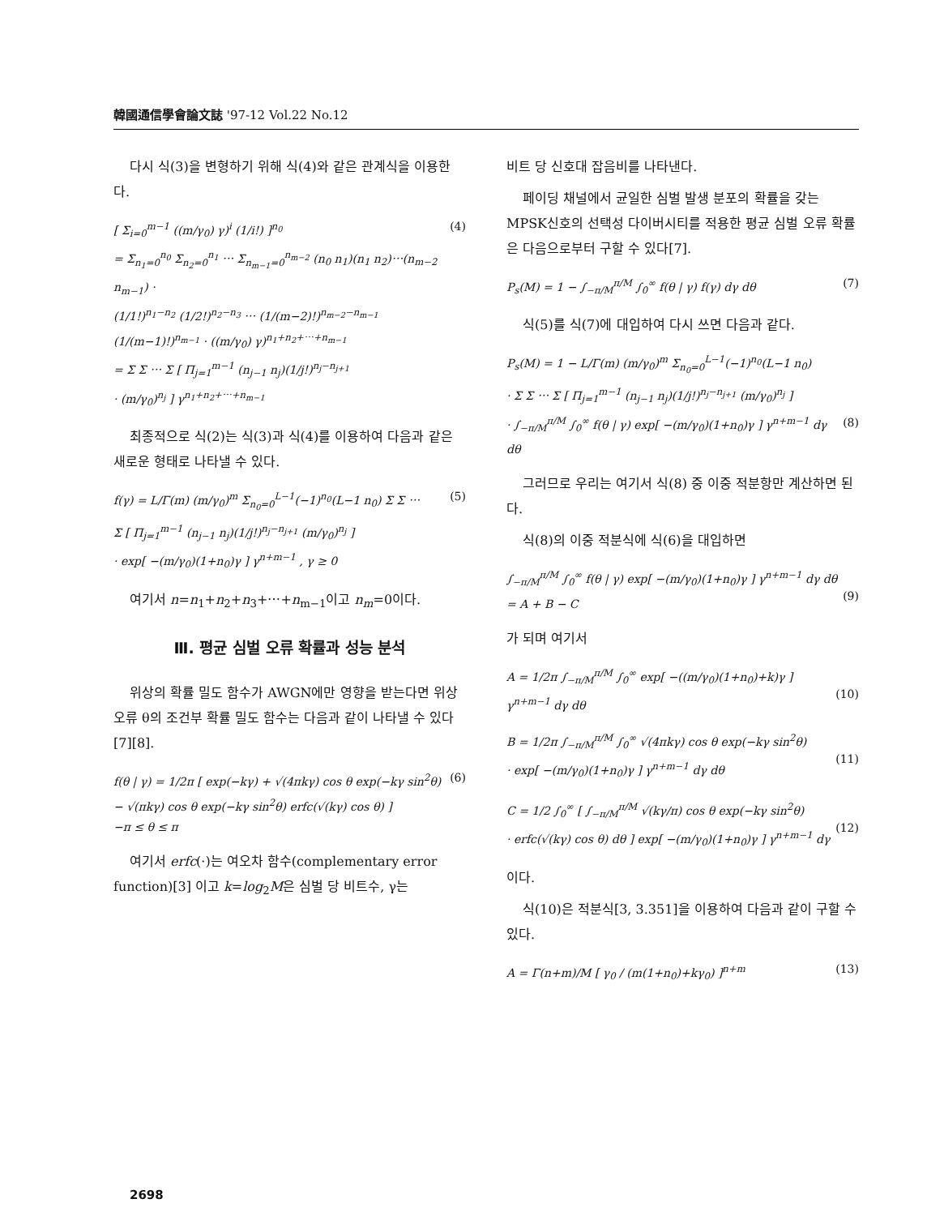韓國通信學會論文誌 '97-12 Vol.22 No.12
다시 식(3)을 변형하기 위해 식(4)와 같은 관계식을 이용한다.
[ Σ<sub>i=0</sub><sup>m−1</sup> ((m/γ<sub>0</sub>) γ)<sup>i</sup> (1/i!) ]<sup>n<sub>0</sub></sup>
= Σ<sub>n<sub>1</sub>=0</sub><sup>n<sub>0</sub></sup> Σ<sub>n<sub>2</sub>=0</sub><sup>n<sub>1</sub></sup> ⋯ Σ<sub>n<sub>m−1</sub>=0</sub><sup>n<sub>m−2</sub></sup> (n<sub>0</sub> n<sub>1</sub>)(n<sub>1</sub> n<sub>2</sub>)⋯(n<sub>m−2</sub> n<sub>m−1</sub>) ·
(1/1!)<sup>n<sub>1</sub>−n<sub>2</sub></sup> (1/2!)<sup>n<sub>2</sub>−n<sub>3</sub></sup> ⋯ (1/(m−2)!)<sup>n<sub>m−2</sub>−n<sub>m−1</sub></sup>
(1/(m−1)!)<sup>n<sub>m−1</sub></sup> · ((m/γ<sub>0</sub>) γ)<sup>n<sub>1</sub>+n<sub>2</sub>+⋯+n<sub>m−1</sub></sup>
= Σ Σ ⋯ Σ [ Π<sub>j=1</sub><sup>m−1</sup> (n<sub>j−1</sub> n<sub>j</sub>)(1/j!)<sup>n<sub>j</sub>−n<sub>j+1</sub></sup>
· (m/γ<sub>0</sub>)<sup>n<sub>j</sub></sup> ] γ<sup>n<sub>1</sub>+n<sub>2</sub>+⋯+n<sub>m−1</sub></sup>
(4)
최종적으로 식(2)는 식(3)과 식(4)를 이용하여 다음과 같은 새로운 형태로 나타낼 수 있다.
f(γ) = L/Γ(m) (m/γ<sub>0</sub>)<sup>m</sup> Σ<sub>n<sub>0</sub>=0</sub><sup>L−1</sup>(−1)<sup>n<sub>0</sub></sup>(L−1 n<sub>0</sub>) Σ Σ ⋯
Σ [ Π<sub>j=1</sub><sup>m−1</sup> (n<sub>j−1</sub> n<sub>j</sub>)(1/j!)<sup>n<sub>j</sub>−n<sub>j+1</sub></sup> (m/γ<sub>0</sub>)<sup>n<sub>j</sub></sup> ]
· exp[ −(m/γ<sub>0</sub>)(1+n<sub>0</sub>)γ ] γ<sup>n+m−1</sup> , γ ≥ 0
(5)
여기서 n=n<sub>1</sub>+n<sub>2</sub>+n<sub>3</sub>+⋯+n<sub>m−1</sub>이고 n<sub>m</sub>=0이다.
Ⅲ. 평균 심벌 오류 확률과 성능 분석
위상의 확률 밀도 함수가 AWGN에만 영향을 받는다면 위상 오류 θ의 조건부 확률 밀도 함수는 다음과 같이 나타낼 수 있다[7][8].
f(θ | γ) = 1/2π [ exp(−kγ) + √(4πkγ) cos θ exp(−kγ sin<sup>2</sup>θ)
− √(πkγ) cos θ exp(−kγ sin<sup>2</sup>θ) erfc(√(kγ) cos θ) ]
−π ≤ θ ≤ π
(6)
여기서 erfc(·)는 여오차 함수(complementary error function)[3] 이고 k=log<sub>2</sub>M은 심벌 당 비트수, γ는
비트 당 신호대 잡음비를 나타낸다.
페이딩 채널에서 균일한 심벌 발생 분포의 확률을 갖는 MPSK신호의 선택성 다이버시티를 적용한 평균 심벌 오류 확률은 다음으로부터 구할 수 있다[7].
P<sub>s</sub>(M) = 1 − ∫<sub>−π/M</sub><sup>π/M</sup> ∫<sub>0</sub><sup>∞</sup> f(θ | γ) f(γ) dγ dθ
(7)
식(5)를 식(7)에 대입하여 다시 쓰면 다음과 같다.
P<sub>s</sub>(M) = 1 − L/Γ(m) (m/γ<sub>0</sub>)<sup>m</sup> Σ<sub>n<sub>0</sub>=0</sub><sup>L−1</sup>(−1)<sup>n<sub>0</sub></sup>(L−1 n<sub>0</sub>)
· Σ Σ ⋯ Σ [ Π<sub>j=1</sub><sup>m−1</sup> (n<sub>j−1</sub> n<sub>j</sub>)(1/j!)<sup>n<sub>j</sub>−n<sub>j+1</sub></sup> (m/γ<sub>0</sub>)<sup>n<sub>j</sub></sup> ]
· ∫<sub>−π/M</sub><sup>π/M</sup> ∫<sub>0</sub><sup>∞</sup> f(θ | γ) exp[ −(m/γ<sub>0</sub>)(1+n<sub>0</sub>)γ ] γ<sup>n+m−1</sup> dγ dθ
(8)
그러므로 우리는 여기서 식(8) 중 이중 적분항만 계산하면 된다.
식(8)의 이중 적분식에 식(6)을 대입하면
∫<sub>−π/M</sub><sup>π/M</sup> ∫<sub>0</sub><sup>∞</sup> f(θ | γ) exp[ −(m/γ<sub>0</sub>)(1+n<sub>0</sub>)γ ] γ<sup>n+m−1</sup> dγ dθ = A + B − C
(9)
가 되며 여기서
A = 1/2π ∫<sub>−π/M</sub><sup>π/M</sup> ∫<sub>0</sub><sup>∞</sup> exp[ −((m/γ<sub>0</sub>)(1+n<sub>0</sub>)+k)γ ] γ<sup>n+m−1</sup> dγ dθ
(10)
B = 1/2π ∫<sub>−π/M</sub><sup>π/M</sup> ∫<sub>0</sub><sup>∞</sup> √(4πkγ) cos θ exp(−kγ sin<sup>2</sup>θ)
· exp[ −(m/γ<sub>0</sub>)(1+n<sub>0</sub>)γ ] γ<sup>n+m−1</sup> dγ dθ
(11)
C = 1/2 ∫<sub>0</sub><sup>∞</sup> [ ∫<sub>−π/M</sub><sup>π/M</sup> √(kγ/π) cos θ exp(−kγ sin<sup>2</sup>θ)
· erfc(√(kγ) cos θ) dθ ] exp[ −(m/γ<sub>0</sub>)(1+n<sub>0</sub>)γ ] γ<sup>n+m−1</sup> dγ
(12)
이다.
식(10)은 적분식[3, 3.351]을 이용하여 다음과 같이 구할 수 있다.
A = Γ(n+m)/M [ γ<sub>0</sub> / (m(1+n<sub>0</sub>)+kγ<sub>0</sub>) ]<sup>n+m</sup>
(13)
2698